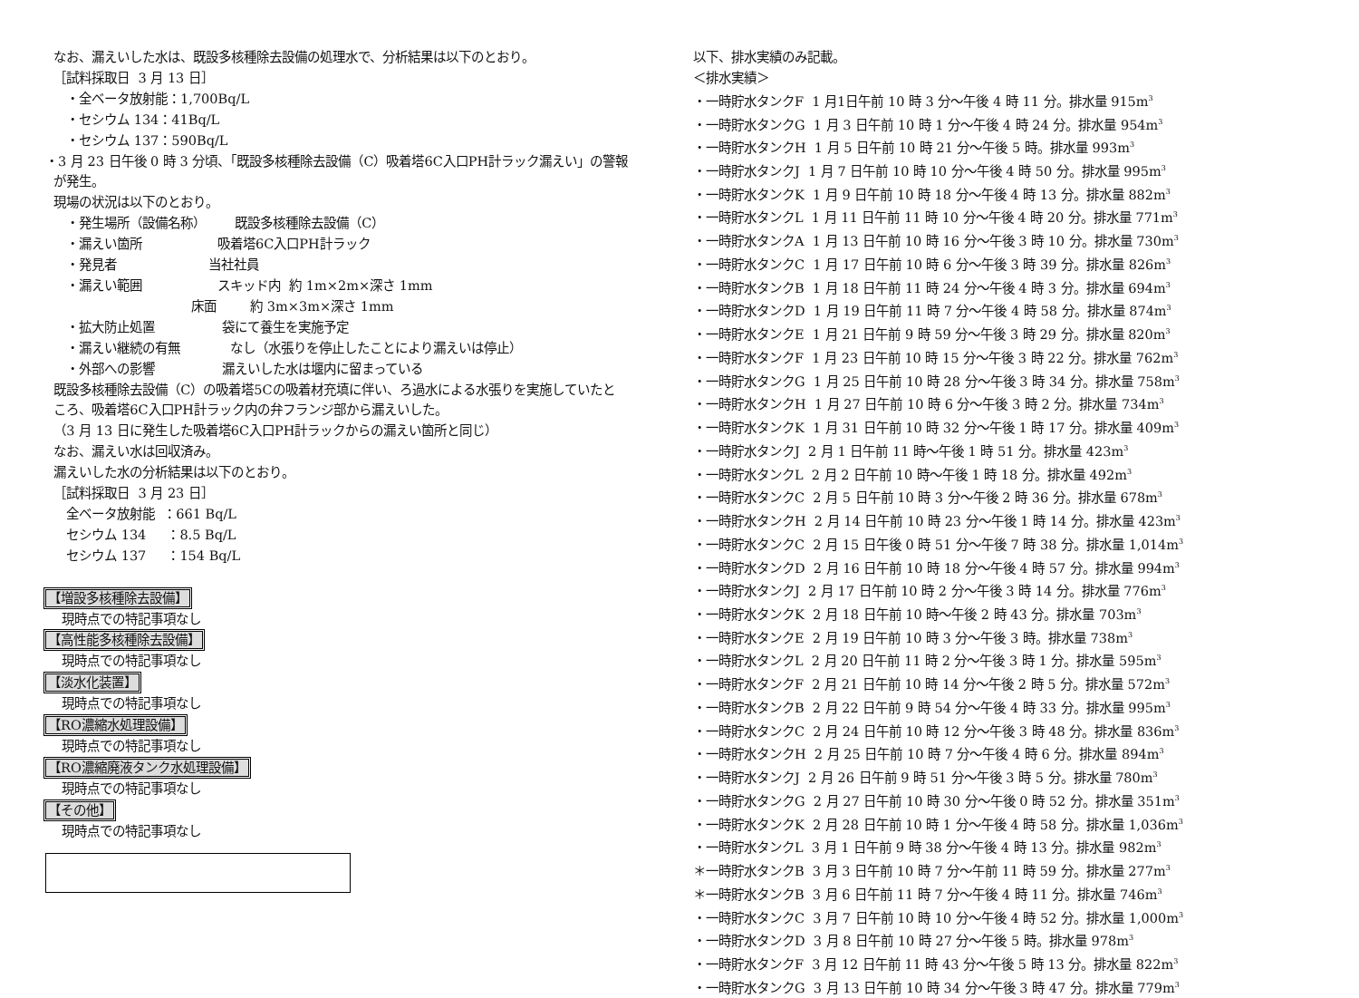なお、漏えいした水は、既設多核種除去設備の処理水で、分析結果は以下のとおり。
［試料採取日 3 月 13 日］
・全ベータ放射能：1,700Bq/L
・セシウム 134：41Bq/L
・セシウム 137：590Bq/L
・3 月 23 日午後 0 時 3 分頃、「既設多核種除去設備（C）吸着塔6C入口PH計ラック漏えい」の警報
が発生。
現場の状況は以下のとおり。
・発生場所（設備名称） 既設多核種除去設備（C）
・漏えい箇所 吸着塔6C入口PH計ラック
・発見者 当社社員
・漏えい範囲 スキッド内 約 1m×2m×深さ 1mm
床面 約 3m×3m×深さ 1mm
・拡大防止処置 袋にて養生を実施予定
・漏えい継続の有無 なし（水張りを停止したことにより漏えいは停止）
・外部への影響 漏えいした水は堰内に留まっている
既設多核種除去設備（C）の吸着塔5Cの吸着材充填に伴い、ろ過水による水張りを実施していたと
ころ、吸着塔6C入口PH計ラック内の弁フランジ部から漏えいした。
（3 月 13 日に発生した吸着塔6C入口PH計ラックからの漏えい箇所と同じ）
なお、漏えい水は回収済み。
漏えいした水の分析結果は以下のとおり。
［試料採取日 3 月 23 日］
全ベータ放射能 ：661 Bq/L
セシウム 134 ：8.5 Bq/L
セシウム 137 ：154 Bq/L
【増設多核種除去設備】
現時点での特記事項なし
【高性能多核種除去設備】
現時点での特記事項なし
【淡水化装置】
現時点での特記事項なし
【RO濃縮水処理設備】
現時点での特記事項なし
【RO濃縮廃液タンク水処理設備】
現時点での特記事項なし
【その他】
現時点での特記事項なし
以下、排水実績のみ記載。
＜排水実績＞
・一時貯水タンクF 1 月1日午前 10 時 3 分～午後 4 時 11 分。排水量 915m<sup>3</sup>
・一時貯水タンクG 1 月 3 日午前 10 時 1 分～午後 4 時 24 分。排水量 954m<sup>3</sup>
・一時貯水タンクH 1 月 5 日午前 10 時 21 分～午後 5 時。排水量 993m<sup>3</sup>
・一時貯水タンクJ 1 月 7 日午前 10 時 10 分～午後 4 時 50 分。排水量 995m<sup>3</sup>
・一時貯水タンクK 1 月 9 日午前 10 時 18 分～午後 4 時 13 分。排水量 882m<sup>3</sup>
・一時貯水タンクL 1 月 11 日午前 11 時 10 分～午後 4 時 20 分。排水量 771m<sup>3</sup>
・一時貯水タンクA 1 月 13 日午前 10 時 16 分～午後 3 時 10 分。排水量 730m<sup>3</sup>
・一時貯水タンクC 1 月 17 日午前 10 時 6 分～午後 3 時 39 分。排水量 826m<sup>3</sup>
・一時貯水タンクB 1 月 18 日午前 11 時 24 分～午後 4 時 3 分。排水量 694m<sup>3</sup>
・一時貯水タンクD 1 月 19 日午前 11 時 7 分～午後 4 時 58 分。排水量 874m<sup>3</sup>
・一時貯水タンクE 1 月 21 日午前 9 時 59 分～午後 3 時 29 分。排水量 820m<sup>3</sup>
・一時貯水タンクF 1 月 23 日午前 10 時 15 分～午後 3 時 22 分。排水量 762m<sup>3</sup>
・一時貯水タンクG 1 月 25 日午前 10 時 28 分～午後 3 時 34 分。排水量 758m<sup>3</sup>
・一時貯水タンクH 1 月 27 日午前 10 時 6 分～午後 3 時 2 分。排水量 734m<sup>3</sup>
・一時貯水タンクK 1 月 31 日午前 10 時 32 分～午後 1 時 17 分。排水量 409m<sup>3</sup>
・一時貯水タンクJ 2 月 1 日午前 11 時～午後 1 時 51 分。排水量 423m<sup>3</sup>
・一時貯水タンクL 2 月 2 日午前 10 時～午後 1 時 18 分。排水量 492m<sup>3</sup>
・一時貯水タンクC 2 月 5 日午前 10 時 3 分～午後 2 時 36 分。排水量 678m<sup>3</sup>
・一時貯水タンクH 2 月 14 日午前 10 時 23 分～午後 1 時 14 分。排水量 423m<sup>3</sup>
・一時貯水タンクC 2 月 15 日午後 0 時 51 分～午後 7 時 38 分。排水量 1,014m<sup>3</sup>
・一時貯水タンクD 2 月 16 日午前 10 時 18 分～午後 4 時 57 分。排水量 994m<sup>3</sup>
・一時貯水タンクJ 2 月 17 日午前 10 時 2 分～午後 3 時 14 分。排水量 776m<sup>3</sup>
・一時貯水タンクK 2 月 18 日午前 10 時～午後 2 時 43 分。排水量 703m<sup>3</sup>
・一時貯水タンクE 2 月 19 日午前 10 時 3 分～午後 3 時。排水量 738m<sup>3</sup>
・一時貯水タンクL 2 月 20 日午前 11 時 2 分～午後 3 時 1 分。排水量 595m<sup>3</sup>
・一時貯水タンクF 2 月 21 日午前 10 時 14 分～午後 2 時 5 分。排水量 572m<sup>3</sup>
・一時貯水タンクB 2 月 22 日午前 9 時 54 分～午後 4 時 33 分。排水量 995m<sup>3</sup>
・一時貯水タンクC 2 月 24 日午前 10 時 12 分～午後 3 時 48 分。排水量 836m<sup>3</sup>
・一時貯水タンクH 2 月 25 日午前 10 時 7 分～午後 4 時 6 分。排水量 894m<sup>3</sup>
・一時貯水タンクJ 2 月 26 日午前 9 時 51 分～午後 3 時 5 分。排水量 780m<sup>3</sup>
・一時貯水タンクG 2 月 27 日午前 10 時 30 分～午後 0 時 52 分。排水量 351m<sup>3</sup>
・一時貯水タンクK 2 月 28 日午前 10 時 1 分～午後 4 時 58 分。排水量 1,036m<sup>3</sup>
・一時貯水タンクL 3 月 1 日午前 9 時 38 分～午後 4 時 13 分。排水量 982m<sup>3</sup>
＊一時貯水タンクB 3 月 3 日午前 10 時 7 分～午前 11 時 59 分。排水量 277m<sup>3</sup>
＊一時貯水タンクB 3 月 6 日午前 11 時 7 分～午後 4 時 11 分。排水量 746m<sup>3</sup>
・一時貯水タンクC 3 月 7 日午前 10 時 10 分～午後 4 時 52 分。排水量 1,000m<sup>3</sup>
・一時貯水タンクD 3 月 8 日午前 10 時 27 分～午後 5 時。排水量 978m<sup>3</sup>
・一時貯水タンクF 3 月 12 日午前 11 時 43 分～午後 5 時 13 分。排水量 822m<sup>3</sup>
・一時貯水タンクG 3 月 13 日午前 10 時 34 分～午後 3 時 47 分。排水量 779m<sup>3</sup>